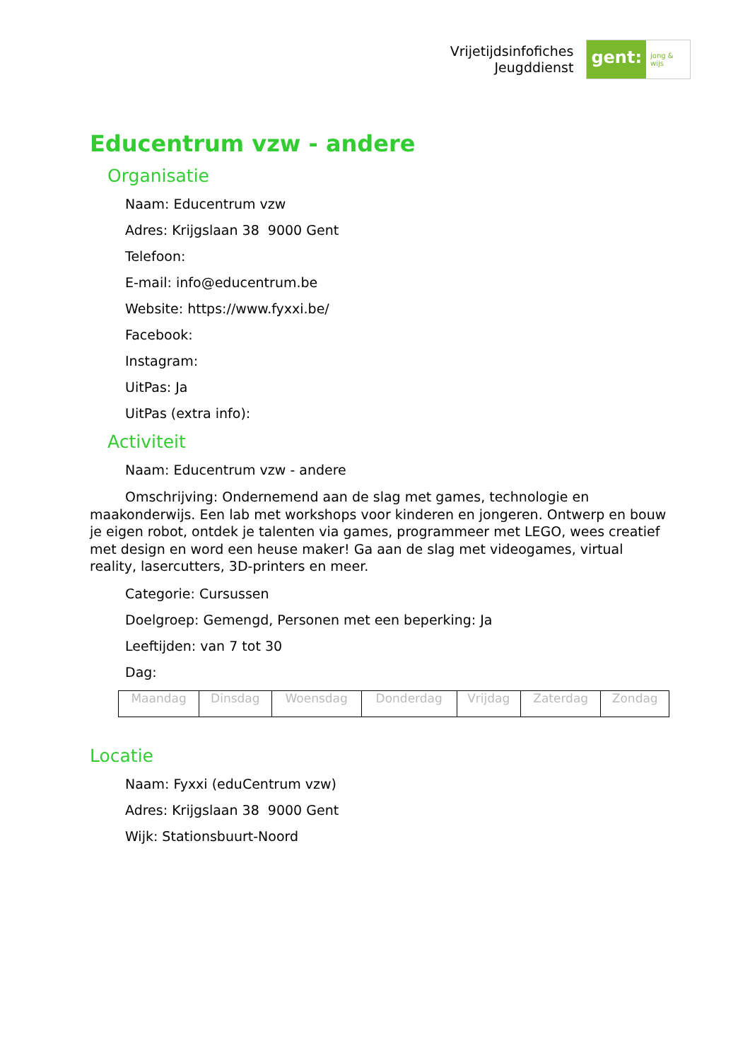Vrijetijdsinfofiches
Jeugddienst
gent:
jong & wijs
Educentrum vzw - andere
Organisatie
Naam: Educentrum vzw
Adres: Krijgslaan 38 9000 Gent
Telefoon:
E-mail: info@educentrum.be
Website: https://www.fyxxi.be/
Facebook:
Instagram:
UitPas: Ja
UitPas (extra info):
Activiteit
Naam: Educentrum vzw - andere
Omschrijving: Ondernemend aan de slag met games, technologie en maakonderwijs. Een lab met workshops voor kinderen en jongeren. Ontwerp en bouw je eigen robot, ontdek je talenten via games, programmeer met LEGO, wees creatief met design en word een heuse maker! Ga aan de slag met videogames, virtual reality, lasercutters, 3D-printers en meer.
Categorie: Cursussen
Doelgroep: Gemengd, Personen met een beperking: Ja
Leeftijden: van 7 tot 30
Dag:
| Maandag | Dinsdag | Woensdag | Donderdag | Vrijdag | Zaterdag | Zondag |
Locatie
Naam: Fyxxi (eduCentrum vzw)
Adres: Krijgslaan 38 9000 Gent
Wijk: Stationsbuurt-Noord